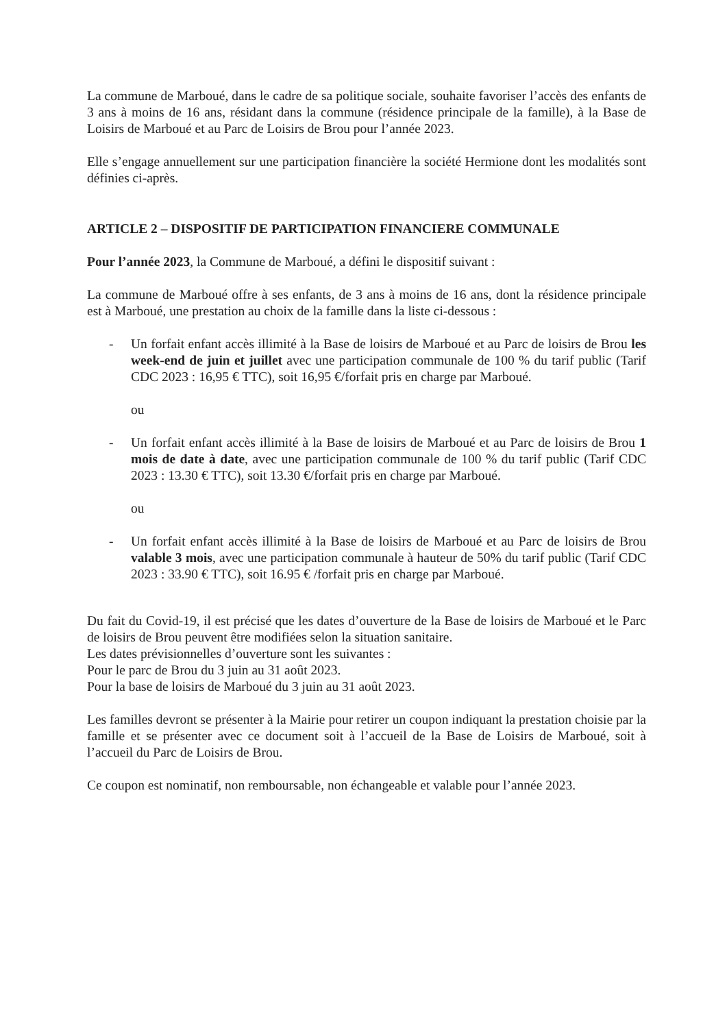La commune de Marboué, dans le cadre de sa politique sociale, souhaite favoriser l’accès des enfants de 3 ans à moins de 16 ans, résidant dans la commune (résidence principale de la famille), à la Base de Loisirs de Marboué et au Parc de Loisirs de Brou pour l’année 2023.
Elle s’engage annuellement sur une participation financière la société Hermione dont les modalités sont définies ci-après.
ARTICLE 2 – DISPOSITIF DE PARTICIPATION FINANCIERE COMMUNALE
Pour l’année 2023, la Commune de Marboué, a défini le dispositif suivant :
La commune de Marboué offre à ses enfants, de 3 ans à moins de 16 ans, dont la résidence principale est à Marboué, une prestation au choix de la famille dans la liste ci-dessous :
- Un forfait enfant accès illimité à la Base de loisirs de Marboué et au Parc de loisirs de Brou les week-end de juin et juillet avec une participation communale de 100 % du tarif public (Tarif CDC 2023 : 16,95 € TTC), soit 16,95 €/forfait pris en charge par Marboué.
ou
- Un forfait enfant accès illimité à la Base de loisirs de Marboué et au Parc de loisirs de Brou 1 mois de date à date, avec une participation communale de 100 % du tarif public (Tarif CDC 2023 : 13.30 € TTC), soit 13.30 €/forfait pris en charge par Marboué.
ou
- Un forfait enfant accès illimité à la Base de loisirs de Marboué et au Parc de loisirs de Brou valable 3 mois, avec une participation communale à hauteur de 50% du tarif public (Tarif CDC 2023 : 33.90 € TTC), soit 16.95 € /forfait pris en charge par Marboué.
Du fait du Covid-19, il est précisé que les dates d’ouverture de la Base de loisirs de Marboué et le Parc de loisirs de Brou peuvent être modifiées selon la situation sanitaire.
Les dates prévisionnelles d’ouverture sont les suivantes :
Pour le parc de Brou du 3 juin au 31 août 2023.
Pour la base de loisirs de Marboué du 3 juin au 31 août 2023.
Les familles devront se présenter à la Mairie pour retirer un coupon indiquant la prestation choisie par la famille et se présenter avec ce document soit à l’accueil de la Base de Loisirs de Marboué, soit à l’accueil du Parc de Loisirs de Brou.
Ce coupon est nominatif, non remboursable, non échangeable et valable pour l’année 2023.